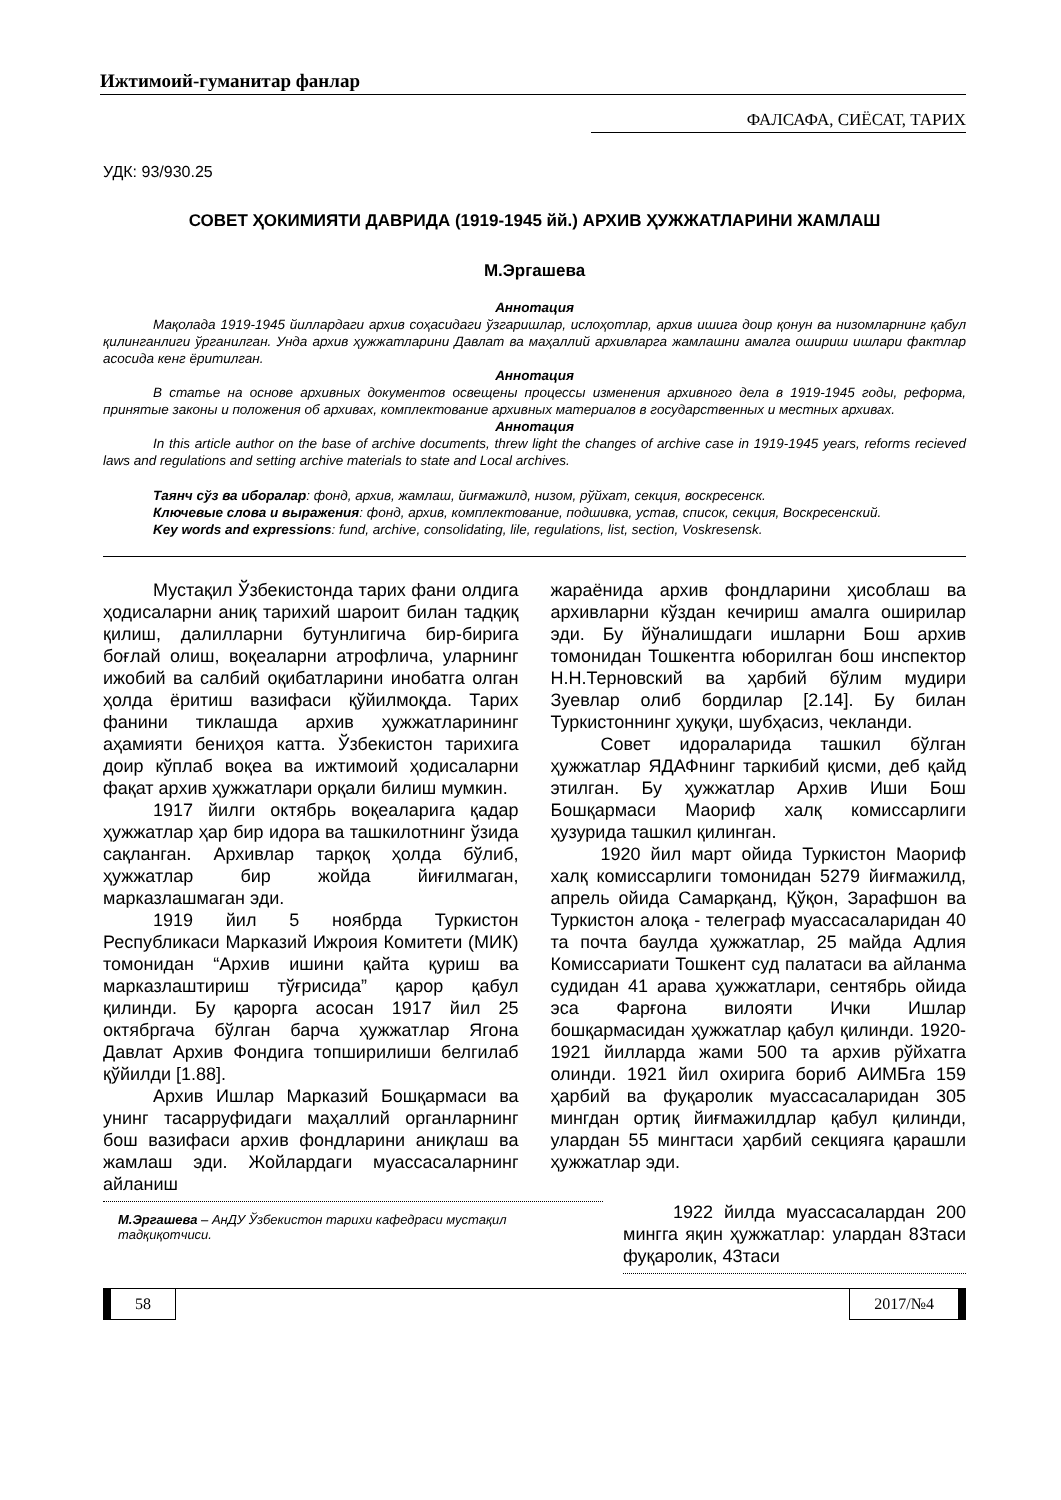Ижтимоий-гуманитар фанлар
ФАЛСАФА, СИЁСАТ, ТАРИХ
УДК: 93/930.25
СОВЕТ ҲОКИМИЯТИ ДАВРИДА (1919-1945 йй.) АРХИВ ҲУЖЖАТЛАРИНИ ЖАМЛАШ
М.Эргашева
Аннотация
Мақолада 1919-1945 йиллардаги архив соҳасидаги ўзгаришлар, ислоҳотлар, архив ишига доир қонун ва низомларнинг қабул қилинганлиги ўрганилган. Унда архив ҳужжатларини Давлат ва маҳаллий архивларга жамлашни амалга ошириш ишлари фактлар асосида кенг ёритилган.
Аннотация
В статье на основе архивных документов освещены процессы изменения архивного дела в 1919-1945 годы, реформа, принятые законы и положения об архивах, комплектование архивных материалов в государственных и местных архивах.
Аннотация
In this article author on the base of archive documents, threw light the changes of archive case in 1919-1945 years, reforms recieved laws and regulations and setting archive materials to state and Local archives.
Таянч сўз ва иборалар: фонд, архив, жамлаш, йиғмажилд, низом, рўйхат, секция, воскресенск.
Ключевые слова и выражения: фонд, архив, комплектование, подшивка, устав, список, секция, Воскресенский.
Key words and expressions: fund, archive, consolidating, lile, regulations, list, section, Voskresensk.
Мустақил Ўзбекистонда тарих фани олдига ҳодисаларни аниқ тарихий шароит билан тадқиқ қилиш, далилларни бутунлигича бир-бирига боғлай олиш, воқеаларни атрофлича, уларнинг ижобий ва салбий оқибатларини инобатга олган ҳолда ёритиш вазифаси қўйилмоқда. Тарих фанини тиклашда архив ҳужжатларининг аҳамияти бениҳоя катта. Ўзбекистон тарихига доир кўплаб воқеа ва ижтимоий ҳодисаларни фақат архив ҳужжатлари орқали билиш мумкин.
1917 йилги октябрь воқеаларига қадар ҳужжатлар ҳар бир идора ва ташкилотнинг ўзида сақланган. Архивлар тарқоқ ҳолда бўлиб, ҳужжатлар бир жойда йиғилмаган, марказлашмаган эди.
1919 йил 5 ноябрда Туркистон Республикаси Марказий Ижроия Комитети (МИК) томонидан “Архив ишини қайта қуриш ва марказлаштириш тўғрисида” қарор қабул қилинди. Бу қарорга асосан 1917 йил 25 октябргача бўлган барча ҳужжатлар Ягона Давлат Архив Фондига топширилиши белгилаб қўйилди [1.88].
Архив Ишлар Марказий Бошқармаси ва унинг тасарруфидаги маҳаллий органларнинг бош вазифаси архив фондларини аниқлаш ва жамлаш эди. Жойлардаги муассасаларнинг айланиш
жараёнида архив фондларини ҳисоблаш ва архивларни кўздан кечириш амалга оширилар эди. Бу йўналишдаги ишларни Бош архив томонидан Тошкентга юборилган бош инспектор Н.Н.Терновский ва ҳарбий бўлим мудири Зуевлар олиб бордилар [2.14]. Бу билан Туркистоннинг ҳуқуқи, шубҳасиз, чекланди.
Совет идораларида ташкил бўлган ҳужжатлар ЯДАФнинг таркибий қисми, деб қайд этилган. Бу ҳужжатлар Архив Иши Бош Бошқармаси Маориф халқ комиссарлиги ҳузурида ташкил қилинган.
1920 йил март ойида Туркистон Маориф халқ комиссарлиги томонидан 5279 йиғмажилд, апрель ойида Самарқанд, Қўқон, Зарафшон ва Туркистон алоқа - телеграф муассасаларидан 40 та почта баулда ҳужжатлар, 25 майда Адлия Комиссариати Тошкент суд палатаси ва айланма судидан 41 арава ҳужжатлари, сентябрь ойида эса Фарғона вилояти Ички Ишлар бошқармасидан ҳужжатлар қабул қилинди. 1920-1921 йилларда жами 500 та архив рўйхатга олинди. 1921 йил охирига бориб АИМБга 159 ҳарбий ва фуқаролик муассасаларидан 305 мингдан ортиқ йиғмажилдлар қабул қилинди, улардан 55 мингтаси ҳарбий секцияга қарашли ҳужжатлар эди.
М.Эргашева – АнДУ Ўзбекистон тарихи кафедраси мустақил тадқиқотчиси.
1922 йилда муассасалардан 200 мингга яқин ҳужжатлар: улардан 83таси фуқаролик, 43таси
58 2017/№4